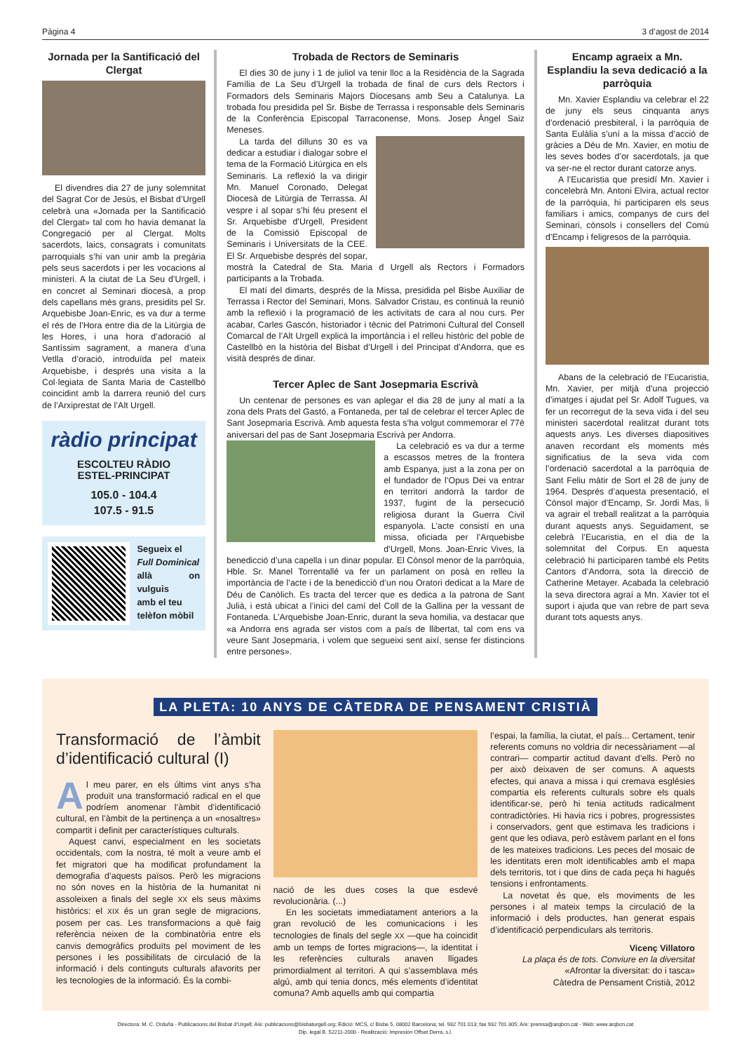Pàgina 4 3 d’agost de 2014
Jornada per la Santificació del Clergat
El divendres dia 27 de juny solemnitat del Sagrat Cor de Jesús, el Bisbat d’Urgell celebrà una «Jornada per la Santificació del Clergat» tal com ho havia demanat la Congregació per al Clergat. Molts sacerdots, laics, consagrats i comunitats parroquials s’hi van unir amb la pregària pels seus sacerdots i per les vocacions al ministeri. A la ciutat de La Seu d’Urgell, i en concret al Seminari diocesà, a prop dels capellans més grans, presidits pel Sr. Arquebisbe Joan-Enric, es va dur a terme el rés de l’Hora entre dia de la Litúrgia de les Hores, i una hora d’adoració al Santíssim sagrament, a manera d’una Vetlla d’oració, introduïda pel mateix Arquebisbe, i després una visita a la Col·legiata de Santa Maria de Castellbò coincidint amb la darrera reunió del curs de l’Arxiprestat de l’Alt Urgell.
ràdio principat
ESCOLTEU RÀDIO
ESTEL-PRINCIPAT
105.0 - 104.4
107.5 - 91.5
Segueix el
Full Dominical
allà on vulguis
amb el teu
telèfon mòbil
Trobada de Rectors de Seminaris
El dies 30 de juny i 1 de juliol va tenir lloc a la Residència de la Sagrada Família de La Seu d’Urgell la trobada de final de curs dels Rectors i Formadors dels Seminaris Majors Diocesans amb Seu a Catalunya. La trobada fou presidida pel Sr. Bisbe de Terrassa i responsable dels Seminaris de la Conferència Episcopal Tarraconense, Mons. Josep Àngel Saiz Meneses.
La tarda del dilluns 30 es va dedicar a estudiar i dialogar sobre el tema de la Formació Litúrgica en els Seminaris. La reflexió la va dirigir Mn. Manuel Coronado, Delegat Diocesà de Litúrgia de Terrassa. Al vespre i al sopar s’hi féu present el Sr. Arquebisbe d’Urgell, President de la Comissió Episcopal de Seminaris i Universitats de la CEE. El Sr. Arquebisbe després del sopar, mostrà la Catedral de Sta. Maria d Urgell als Rectors i Formadors participants a la Trobada.
El matí del dimarts, després de la Missa, presidida pel Bisbe Auxiliar de Terrassa i Rector del Seminari, Mons. Salvador Cristau, es continuà la reunió amb la reflexió i la programació de les activitats de cara al nou curs. Per acabar, Carles Gascón, historiador i tècnic del Patrimoni Cultural del Consell Comarcal de l’Alt Urgell explicà la importància i el relleu històric del poble de Castellbò en la història del Bisbat d’Urgell i del Principat d’Andorra, que es visità després de dinar.
Tercer Aplec de Sant Josepmaria Escrivà
Un centenar de persones es van aplegar el dia 28 de juny al matí a la zona dels Prats del Gastó, a Fontaneda, per tal de celebrar el tercer Aplec de Sant Josepmaria Escrivà. Amb aquesta festa s’ha volgut commemorar el 77è aniversari del pas de Sant Josepmaria Escrivà per Andorra.
La celebració es va dur a terme a escassos metres de la frontera amb Espanya, just a la zona per on el fundador de l’Opus Dei va entrar en territori andorrà la tardor de 1937, fugint de la persecució religiosa durant la Guerra Civil espanyola. L’acte consistí en una missa, oficiada per l’Arquebisbe d’Urgell, Mons. Joan-Enric Vives, la benedicció d’una capella i un dinar popular. El Cònsol menor de la parròquia, Hble. Sr. Manel Torrentallé va fer un parlament on posà en relleu la importància de l’acte i de la benedicció d’un nou Oratori dedicat a la Mare de Déu de Canòlich. Es tracta del tercer que es dedica a la patrona de Sant Julià, i està ubicat a l’inici del camí del Coll de la Gallina per la vessant de Fontaneda. L’Arquebisbe Joan-Enric, durant la seva homilia, va destacar que «a Andorra ens agrada ser vistos com a país de llibertat, tal com ens va veure Sant Josepmaria, i volem que segueixi sent així, sense fer distincions entre persones».
Encamp agraeix a Mn. Esplandiu la seva dedicació a la parròquia
Mn. Xavier Esplandiu va celebrar el 22 de juny els seus cinquanta anys d’ordenació presbiteral, i la parròquia de Santa Eulàlia s’uní a la missa d’acció de gràcies a Déu de Mn. Xavier, en motiu de les seves bodes d’or sacerdotals, ja que va ser-ne el rector durant catorze anys.
A l’Eucaristia que presidí Mn. Xavier i concelebrà Mn. Antoni Elvira, actual rector de la parròquia, hi participaren els seus familiars i amics, companys de curs del Seminari, cònsols i consellers del Comú d’Encamp i feligresos de la parròquia.
Abans de la celebració de l’Eucaristia, Mn. Xavier, per mitjà d’una projecció d’imatges i ajudat pel Sr. Adolf Tugues, va fer un recorregut de la seva vida i del seu ministeri sacerdotal realitzat durant tots aquests anys. Les diverses diapositives anaven recordant els moments més significatius de la seva vida com l’ordenació sacerdotal a la parròquia de Sant Feliu màtir de Sort el 28 de juny de 1964. Després d’aquesta presentació, el Cònsol major d’Encamp, Sr. Jordi Mas, li va agrair el treball realitzat a la parròquia durant aquests anys. Seguidament, se celebrà l’Eucaristia, en el dia de la solemnitat del Corpus. En aquesta celebració hi participaren també els Petits Cantors d’Andorra, sota la direcció de Catherine Metayer. Acabada la celebració la seva directora agraí a Mn. Xavier tot el suport i ajuda que van rebre de part seva durant tots aquests anys.
LA PLETA: 10 ANYS DE CÀTEDRA DE PENSAMENT CRISTIÀ
Transformació de l’àmbit d’identificació cultural (I)
Al meu parer, en els últims vint anys s’ha produït una transformació radical en el que podríem anomenar l’àmbit d’identificació cultural, en l’àmbit de la pertinença a un «nosaltres» compartit i definit per característiques culturals.
Aquest canvi, especialment en les societats occidentals, com la nostra, té molt a veure amb el fet migratori que ha modificat profundament la demografia d’aquests països. Però les migracions no són noves en la història de la humanitat ni assoleixen a finals del segle XX els seus màxims històrics: el XIX és un gran segle de migracions, posem per cas. Les transformacions a què faig referència neixen de la combinatòria entre els canvis demogràfics produïts pel moviment de les persones i les possibilitats de circulació de la informació i dels continguts culturals afavorits per les tecnologies de la informació. És la combi-
nació de les dues coses la que esdevé revolucionària. (...)
En les societats immediatament anteriors a la gran revolució de les comunicacions i les tecnologies de finals del segle XX —que ha coincidit amb un temps de fortes migracions—, la identitat i les referències culturals anaven lligades primordialment al territori. A qui s’assemblava més algú, amb qui tenia doncs, més elements d’identitat comuna? Amb aquells amb qui compartia
l’espai, la família, la ciutat, el país... Certament, tenir referents comuns no voldria dir necessàriament —al contrari— compartir actitud davant d’ells. Però no per això deixaven de ser comuns. A aquests efectes, qui anava a missa i qui cremava esglésies compartia els referents culturals sobre els quals identificar-se, però hi tenia actituds radicalment contradictòries. Hi havia rics i pobres, progressistes i conservadors, gent que estimava les tradicions i gent que les odiava, però estàvem parlant en el fons de les mateixes tradicions. Les peces del mosaic de les identitats eren molt identificables amb el mapa dels territoris, tot i que dins de cada peça hi hagués tensions i enfrontaments.
La novetat és que, els moviments de les persones i al mateix temps la circulació de la informació i dels productes, han generat espais d’identificació perpendiculars als territoris.
Vicenç Villatoro
La plaça és de tots. Conviure en la diversitat
«Afrontar la diversitat: do i tasca»
Càtedra de Pensament Cristià, 2012
Directora: M. C. Orduña - Publicacions del Bisbat d’Urgell; A/e: publicacions@bisbaturgell.org; Edició: MCS, c/ Bisbe 5, 08002 Barcelona; tel. 932 701 013; fax 932 701 305; A/e: premsa@arqbcn.cat - Web: www.arqbcn.cat
Dip. legal B. 52211-2000 - Realització: Impresión Offset Derra, s.l.